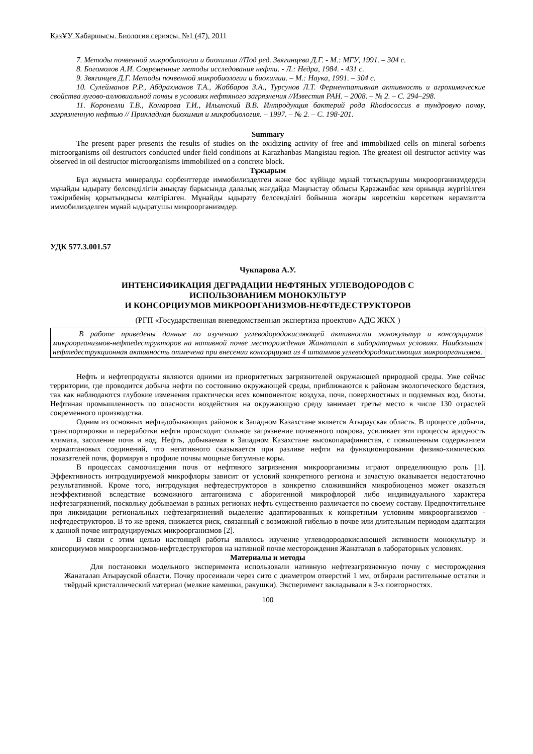ҚазҰУ Хабаршысы. Биология сериясы, №1 (47), 2011
7. Методы почвенной микробиологии и биохимии //Под ред. Звягинцева Д.Г. - М.: МГУ, 1991. – 304 с.
8. Богомолов А.И. Современные методы исследования нефти. - Л.: Недра, 1984. - 431 с.
9. Звягинцев Д.Г. Методы почвенной микробиологии и биохимии. – М.: Наука, 1991. – 304 с.
10. Сулейманов Р.Р., Абдрахманов Т.А., Жаббаров З.А., Турсунов Л.Т. Ферментативная активность и агрохимические свойства лугово-аллювиальной почвы в условиях нефтяного загрязнения //Известия РАН. – 2008. – № 2. – С. 294–298.
11. Коронелли Т.В., Комарова Т.И., Ильинский В.В. Интродукция бактерий рода Rhodococcus в тундровую почву, загрязненную нефтью // Прикладная биохимия и микробиология. – 1997. – № 2. – С. 198-201.
Summary
The present paper presents the results of studies on the oxidizing activity of free and immobilized cells on mineral sorbents microorganisms oil destructors conducted under field conditions at Karazhanbas Mangistau region. The greatest oil destructor activity was observed in oil destructor microorganisms immobilized on a concrete block.
Тұжырым
Бұл жұмыста минералды сорбенттерде иммобилизделген және бос күйінде мұнай тотықтырушы микроорганизмдердің мұнайды ыдырату белсенділігін анықтау барысында далалық жағдайда Маңғыстау облысы Қаражанбас кен орнында жүргізілген тәжірибенің қорытындысы келтірілген. Мұнайды ыдырату белсенділігі бойынша жоғары көрсеткіш көрсеткен керамзитта иммобилизделген мұнай ыдыратушы микроорганизмдер.
УДК 577.3.001.57
Чукпарова А.У.
ИНТЕНСИФИКАЦИЯ ДЕГРАДАЦИИ НЕФТЯНЫХ УГЛЕВОДОРОДОВ С
ИСПОЛЬЗОВАНИЕМ МОНОКУЛЬТУР
И КОНСОРЦИУМОВ МИКРООРГАНИЗМОВ-НЕФТЕДЕСТРУКТОРОВ
(РГП «Государственная вневедомственная экспертиза проектов» АДС ЖКХ )
В работе приведены данные по изучению углеводородокисляющей активности монокультур и консорциумов микроорганизмов-нефтедеструкторов на нативной почве месторождения Жанаталап в лабораторных условиях. Наибольшая нефтедеструкционная активность отмечена при внесении консорциума из 4 штаммов углеводородокисляющих микроорганизмов.
Нефть и нефтепродукты являются одними из приоритетных загрязнителей окружающей природной среды. Уже сейчас территории, где проводится добыча нефти по состоянию окружающей среды, приближаются к районам экологического бедствия, так как наблюдаются глубокие изменения практически всех компонентов: воздуха, почв, поверхностных и подземных вод, биоты. Нефтяная промышленность по опасности воздействия на окружающую среду занимает третье место в числе 130 отраслей современного производства.
Одним из основных нефтедобывающих районов в Западном Казахстане является Атырауская область. В процессе добычи, транспортировки и переработки нефти происходит сильное загрязнение почвенного покрова, усиливает эти процессы аридность климата, засоление почв и вод. Нефть, добываемая в Западном Казахстане высокопарафинистая, с повышенным содержанием меркаптановых соединений, что негативного сказывается при разливе нефти на функционировании физико-химических показателей почв, формируя в профиле почвы мощные битумные коры.
В процессах самоочищения почв от нефтяного загрязнения микроорганизмы играют определяющую роль [1]. Эффективность интродуцируемой микрофлоры зависит от условий конкретного региона и зачастую оказывается недостаточно результативной. Кроме того, интродукция нефтедеструкторов в конкретно сложившийся микробиоценоз может оказаться неэффективной вследствие возможного антагонизма с аборигенной микрофлорой либо индивидуального характера нефтезагрязнений, поскольку добываемая в разных регионах нефть существенно различается по своему составу. Предпочтительнее при ликвидации региональных нефтезагрязнений выделение адаптированных к конкретным условиям микроорганизмов - нефтедеструкторов. В то же время, снижается риск, связанный с возможной гибелью в почве или длительным периодом адаптации к данной почве интродуцируемых микроорганизмов [2].
В связи с этим целью настоящей работы являлось изучение углеводородокисляющей активности монокультур и консорциумов микроорганизмов-нефтедеструкторов на нативной почве месторождения Жанаталап в лабораторных условиях.
Материалы и методы
Для постановки модельного эксперимента использовали нативную нефтезагрязненную почву с месторождения Жанаталап Атырауской области. Почву просеивали через сито с диаметром отверстий 1 мм, отбирали растительные остатки и твёрдый кристаллический материал (мелкие камешки, ракушки). Эксперимент закладывали в 3-х повторностях.
100